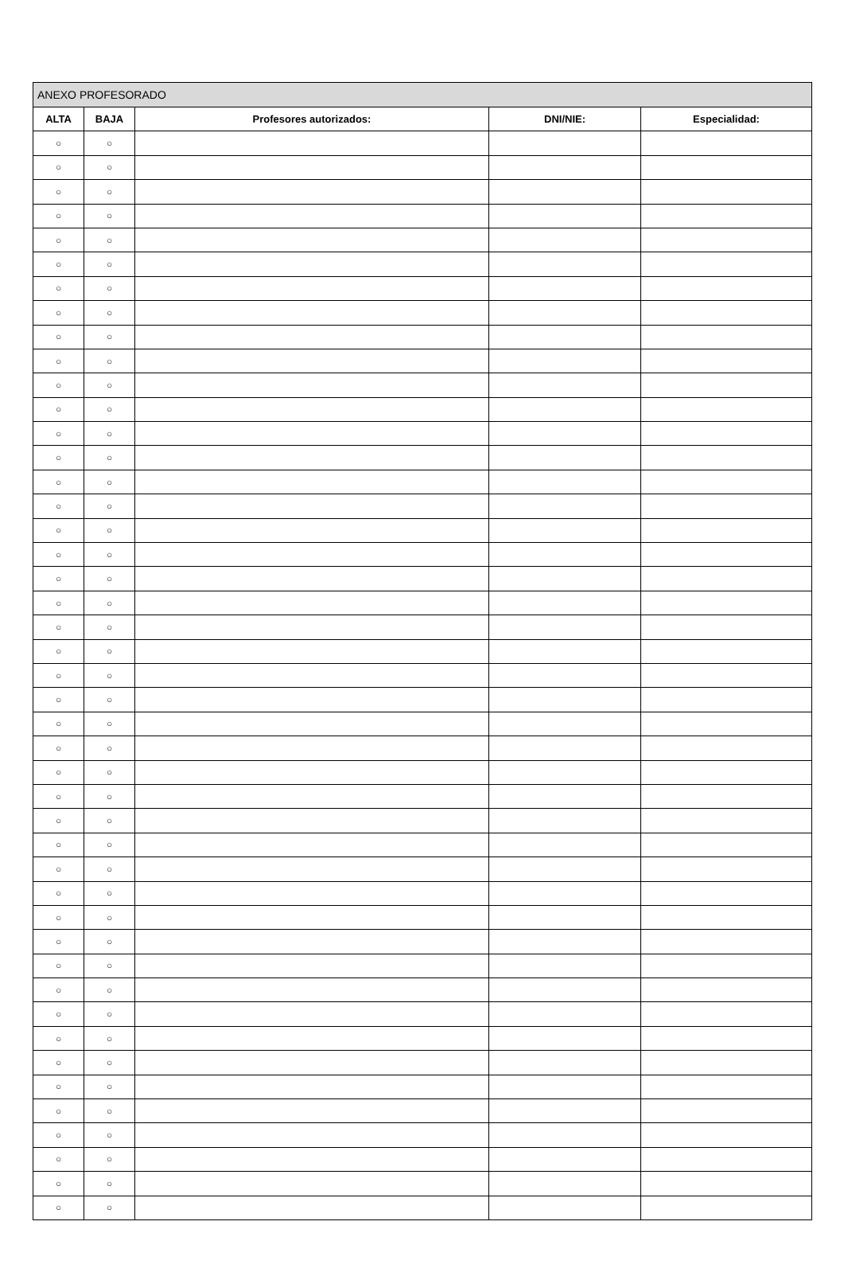| ANEXO PROFESORADO | | | | |
| ALTA | BAJA | Profesores autorizados: | DNI/NIE: | Especialidad: |
| ○ | ○ | | | |
| ○ | ○ | | | |
| ○ | ○ | | | |
| ○ | ○ | | | |
| ○ | ○ | | | |
| ○ | ○ | | | |
| ○ | ○ | | | |
| ○ | ○ | | | |
| ○ | ○ | | | |
| ○ | ○ | | | |
| ○ | ○ | | | |
| ○ | ○ | | | |
| ○ | ○ | | | |
| ○ | ○ | | | |
| ○ | ○ | | | |
| ○ | ○ | | | |
| ○ | ○ | | | |
| ○ | ○ | | | |
| ○ | ○ | | | |
| ○ | ○ | | | |
| ○ | ○ | | | |
| ○ | ○ | | | |
| ○ | ○ | | | |
| ○ | ○ | | | |
| ○ | ○ | | | |
| ○ | ○ | | | |
| ○ | ○ | | | |
| ○ | ○ | | | |
| ○ | ○ | | | |
| ○ | ○ | | | |
| ○ | ○ | | | |
| ○ | ○ | | | |
| ○ | ○ | | | |
| ○ | ○ | | | |
| ○ | ○ | | | |
| ○ | ○ | | | |
| ○ | ○ | | | |
| ○ | ○ | | | |
| ○ | ○ | | | |
| ○ | ○ | | | |
| ○ | ○ | | | |
| ○ | ○ | | | |
| ○ | ○ | | | |
| ○ | ○ | | | |
| ○ | ○ | | | |